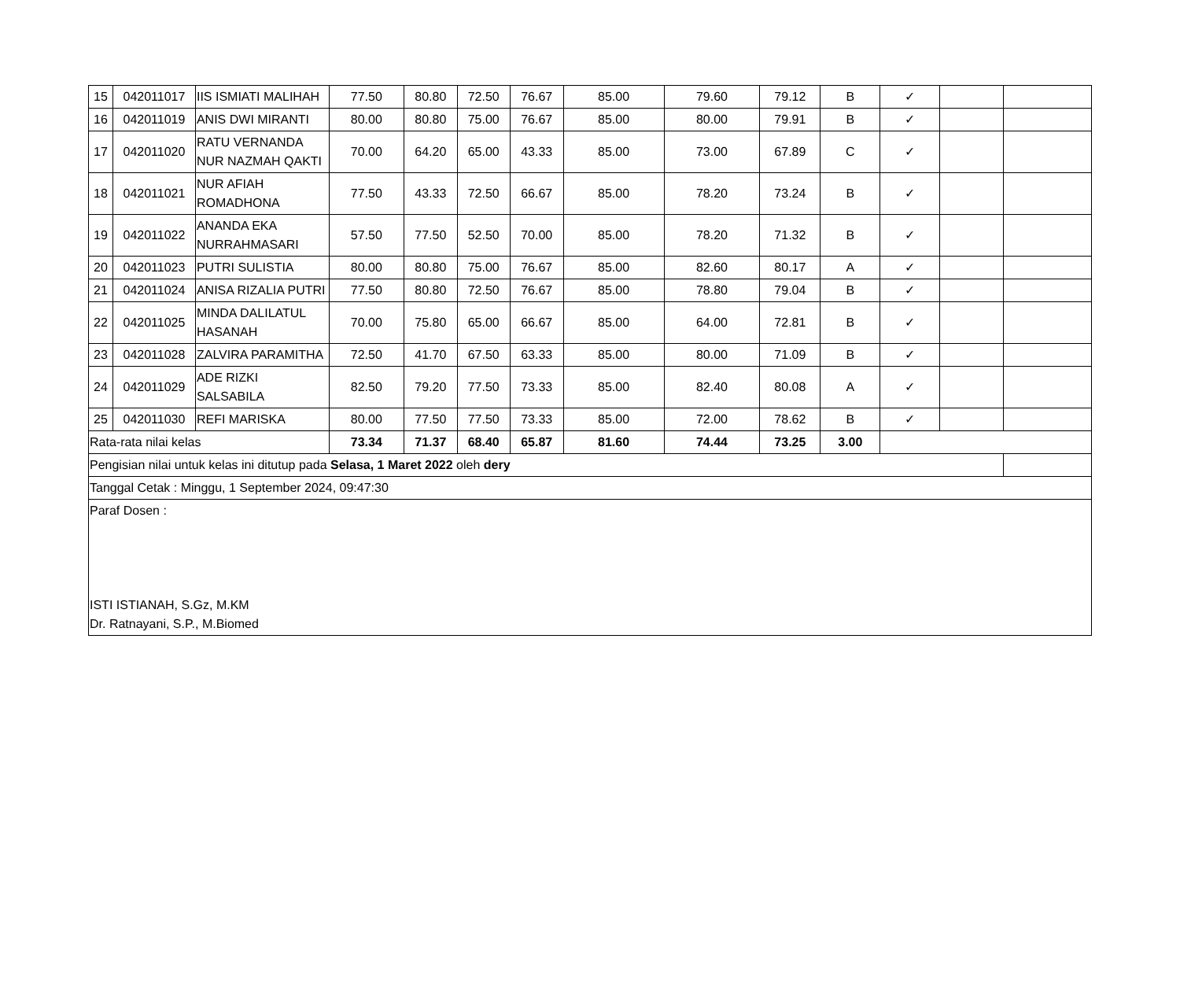| 15 | 042011017 | IIS ISMIATI MALIHAH | 77.50 | 80.80 | 72.50 | 76.67 | 85.00 | 79.60 | 79.12 | B | ✓ | | |
| 16 | 042011019 | ANIS DWI MIRANTI | 80.00 | 80.80 | 75.00 | 76.67 | 85.00 | 80.00 | 79.91 | B | ✓ | | |
| 17 | 042011020 | RATU VERNANDA NUR NAZMAH QAKTI | 70.00 | 64.20 | 65.00 | 43.33 | 85.00 | 73.00 | 67.89 | C | ✓ | | |
| 18 | 042011021 | NUR AFIAH ROMADHONA | 77.50 | 43.33 | 72.50 | 66.67 | 85.00 | 78.20 | 73.24 | B | ✓ | | |
| 19 | 042011022 | ANANDA EKA NURRAHMASARI | 57.50 | 77.50 | 52.50 | 70.00 | 85.00 | 78.20 | 71.32 | B | ✓ | | |
| 20 | 042011023 | PUTRI SULISTIA | 80.00 | 80.80 | 75.00 | 76.67 | 85.00 | 82.60 | 80.17 | A | ✓ | | |
| 21 | 042011024 | ANISA RIZALIA PUTRI | 77.50 | 80.80 | 72.50 | 76.67 | 85.00 | 78.80 | 79.04 | B | ✓ | | |
| 22 | 042011025 | MINDA DALILATUL HASANAH | 70.00 | 75.80 | 65.00 | 66.67 | 85.00 | 64.00 | 72.81 | B | ✓ | | |
| 23 | 042011028 | ZALVIRA PARAMITHA | 72.50 | 41.70 | 67.50 | 63.33 | 85.00 | 80.00 | 71.09 | B | ✓ | | |
| 24 | 042011029 | ADE RIZKI SALSABILA | 82.50 | 79.20 | 77.50 | 73.33 | 85.00 | 82.40 | 80.08 | A | ✓ | | |
| 25 | 042011030 | REFI MARISKA | 80.00 | 77.50 | 77.50 | 73.33 | 85.00 | 72.00 | 78.62 | B | ✓ | | |
| Rata-rata nilai kelas | | | 73.34 | 71.37 | 68.40 | 65.87 | 81.60 | 74.44 | 73.25 | 3.00 | | | |
| Pengisian nilai untuk kelas ini ditutup pada Selasa, 1 Maret 2022 oleh dery | | | | | | | | | | | | | |
| Tanggal Cetak : Minggu, 1 September 2024, 09:47:30 | | | | | | | | | | | | | |
| Paraf Dosen : ISTI ISTIANAH, S.Gz, M.KM Dr. Ratnayani, S.P., M.Biomed | | | | | | | | | | | | | |